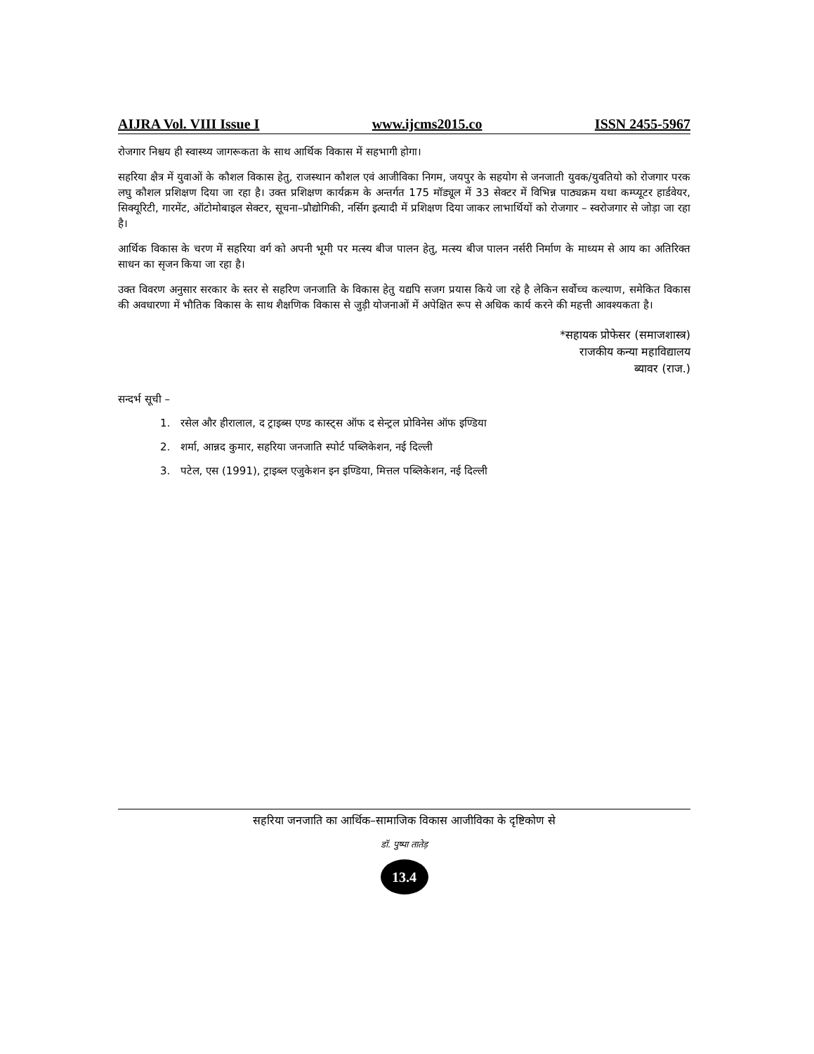AIJRA Vol. VIII Issue I www.ijcms2015.co ISSN 2455-5967
रोजगार निश्चय ही स्वास्थ्य जागरूकता के साथ आर्थिक विकास में सहभागी होगा।
सहरिया क्षैत्र में युवाओं के कौशल विकास हेतु, राजस्थान कौशल एवं आजीविका निगम, जयपुर के सहयोग से जनजाती युवक/युवतियो को रोजगार परक लघु कौशल प्रशिक्षण दिया जा रहा है। उक्त प्रशिक्षण कार्यक्रम के अन्तर्गत 175 मॉड्यूल में 33 सेक्टर में विभिन्न पाठ्यक्रम यथा कम्प्यूटर हार्डवेयर, सिक्यूरिटी, गारमेंट, ऑटोमोबाइल सेक्टर, सूचना–प्रौद्योगिकी, नर्सिग इत्यादी में प्रशिक्षण दिया जाकर लाभार्थियों को रोजगार – स्वरोजगार से जोड़ा जा रहा है।
आर्थिक विकास के चरण में सहरिया वर्ग को अपनी भूमी पर मत्स्य बीज पालन हेतु, मत्स्य बीज पालन नर्सरी निर्माण के माध्यम से आय का अतिरिक्त साधन का सृजन किया जा रहा है।
उक्त विवरण अनुसार सरकार के स्तर से सहरिण जनजाति के विकास हेतु यद्यपि सजग प्रयास किये जा रहे है लेकिन सर्वोच्च कल्याण, समेकित विकास की अवधारणा में भौतिक विकास के साथ शैक्षणिक विकास से जुड़ी योजनाओं में अपेक्षित रूप से अधिक कार्य करने की महत्ती आवश्यकता है।
*सहायक प्रोफेसर (समाजशास्त्र)
राजकीय कन्या महाविद्यालय
ब्यावर (राज.)
सन्दर्भ सूची –
1. रसेल और हीरालाल, द ट्राइब्स एण्ड कास्ट्स ऑफ द सेन्ट्रल प्रोविनेस ऑफ इण्डिया
2. शर्मा, आन्नद कुमार, सहरिया जनजाति स्पोर्ट पब्लिकेशन, नई दिल्ली
3. पटेल, एस (1991), ट्राइब्ल एजुकेशन इन इण्डिया, मित्तल पब्लिकेशन, नई दिल्ली
सहरिया जनजाति का आर्थिक–सामाजिक विकास आजीविका के दृष्टिकोण से
डॉ. पुष्पा तातेड़
13.4